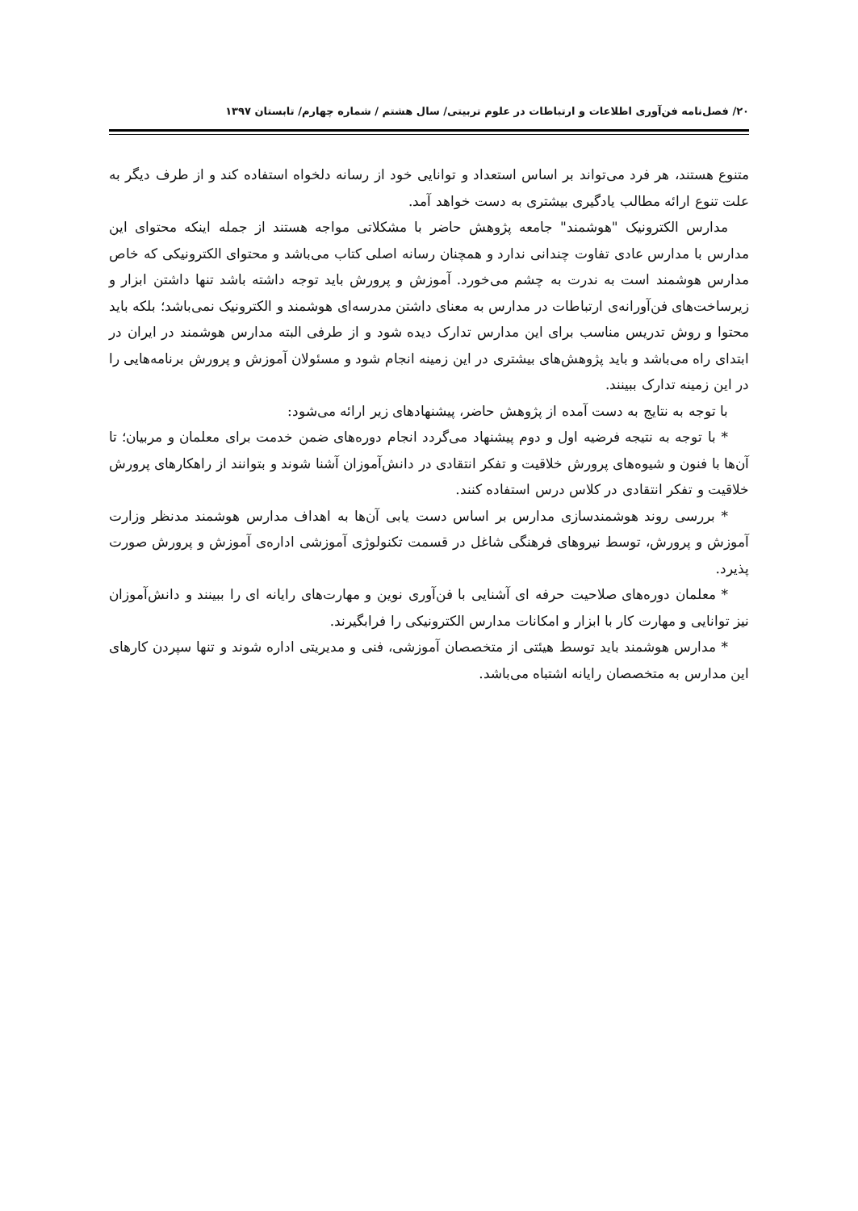۲۰/ فصل‌نامه فن‌آوری اطلاعات و ارتباطات در علوم تربیتی/ سال هشتم / شماره چهارم/ تابستان ۱۳۹۷
متنوع هستند، هر فرد می‌تواند بر اساس استعداد و توانایی خود از رسانه دلخواه استفاده کند و از طرف دیگر به علت تنوع ارائه مطالب یادگیری بیشتری به دست خواهد آمد.
مدارس الکترونیک "هوشمند" جامعه پژوهش حاضر با مشکلاتی مواجه هستند از جمله اینکه محتوای این مدارس با مدارس عادی تفاوت چندانی ندارد و همچنان رسانه اصلی کتاب می‌باشد و محتوای الکترونیکی که خاص مدارس هوشمند است به ندرت به چشم می‌خورد. آموزش و پرورش باید توجه داشته باشد تنها داشتن ابزار و زیرساخت‌های فن‌آورانه‌ی ارتباطات در مدارس به معنای داشتن مدرسه‌ای هوشمند و الکترونیک نمی‌باشد؛ بلکه باید محتوا و روش تدریس مناسب برای این مدارس تدارک دیده شود و از طرفی البته مدارس هوشمند در ایران در ابتدای راه می‌باشد و باید پژوهش‌های بیشتری در این زمینه انجام شود و مسئولان آموزش و پرورش برنامه‌هایی را در این زمینه تدارک ببینند.
با توجه به نتایج به دست آمده از پژوهش حاضر، پیشنهادهای زیر ارائه می‌شود:
* با توجه به نتیجه فرضیه اول و دوم پیشنهاد می‌گردد انجام دوره‌های ضمن خدمت برای معلمان و مربیان؛ تا آن‌ها با فنون و شیوه‌های پرورش خلاقیت و تفکر انتقادی در دانش‌آموزان آشنا شوند و بتوانند از راهکارهای پرورش خلاقیت و تفکر انتقادی در کلاس درس استفاده کنند.
* بررسی روند هوشمندسازی مدارس بر اساس دست یابی آن‌ها به اهداف مدارس هوشمند مدنظر وزارت آموزش و پرورش، توسط نیروهای فرهنگی شاغل در قسمت تکنولوژی آموزشی اداره‌ی آموزش و پرورش صورت پذیرد.
* معلمان دوره‌های صلاحیت حرفه ای آشنایی با فن‌آوری نوین و مهارت‌های رایانه ای را ببینند و دانش‌آموزان نیز توانایی و مهارت کار با ابزار و امکانات مدارس الکترونیکی را فرابگیرند.
* مدارس هوشمند باید توسط هیئتی از متخصصان آموزشی، فنی و مدیریتی اداره شوند و تنها سپردن کارهای این مدارس به متخصصان رایانه اشتباه می‌باشد.